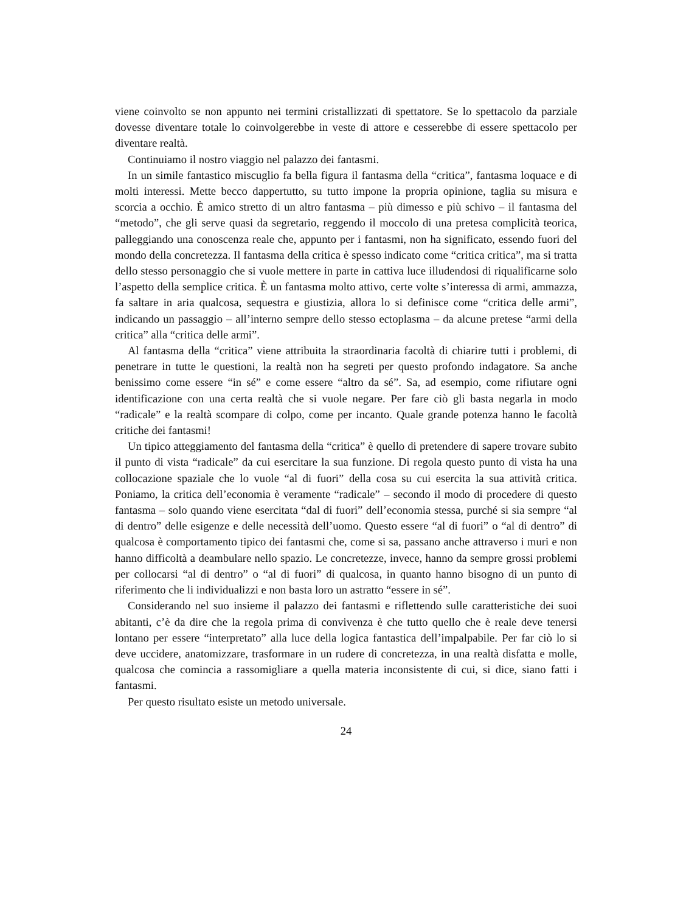viene coinvolto se non appunto nei termini cristallizzati di spettatore. Se lo spettacolo da parziale dovesse diventare totale lo coinvolgerebbe in veste di attore e cesserebbe di essere spettacolo per diventare realtà.
Continuiamo il nostro viaggio nel palazzo dei fantasmi.
In un simile fantastico miscuglio fa bella figura il fantasma della “critica”, fantasma loquace e di molti interessi. Mette becco dappertutto, su tutto impone la propria opinione, taglia su misura e scorcia a occhio. È amico stretto di un altro fantasma – più dimesso e più schivo – il fantasma del “metodo”, che gli serve quasi da segretario, reggendo il moccolo di una pretesa complicità teorica, palleggiando una conoscenza reale che, appunto per i fantasmi, non ha significato, essendo fuori del mondo della concretezza. Il fantasma della critica è spesso indicato come “critica critica”, ma si tratta dello stesso personaggio che si vuole mettere in parte in cattiva luce illudendosi di riqualificarne solo l’aspetto della semplice critica. È un fantasma molto attivo, certe volte s’interessa di armi, ammazza, fa saltare in aria qualcosa, sequestra e giustizia, allora lo si definisce come “critica delle armi”, indicando un passaggio – all’interno sempre dello stesso ectoplasma – da alcune pretese “armi della critica” alla “critica delle armi”.
Al fantasma della “critica” viene attribuita la straordinaria facoltà di chiarire tutti i problemi, di penetrare in tutte le questioni, la realtà non ha segreti per questo profondo indagatore. Sa anche benissimo come essere “in sé” e come essere “altro da sé”. Sa, ad esempio, come rifiutare ogni identificazione con una certa realtà che si vuole negare. Per fare ciò gli basta negarla in modo “radicale” e la realtà scompare di colpo, come per incanto. Quale grande potenza hanno le facoltà critiche dei fantasmi!
Un tipico atteggiamento del fantasma della “critica” è quello di pretendere di sapere trovare subito il punto di vista “radicale” da cui esercitare la sua funzione. Di regola questo punto di vista ha una collocazione spaziale che lo vuole “al di fuori” della cosa su cui esercita la sua attività critica. Poniamo, la critica dell’economia è veramente “radicale” – secondo il modo di procedere di questo fantasma – solo quando viene esercitata “dal di fuori” dell’economia stessa, purché si sia sempre “al di dentro” delle esigenze e delle necessità dell’uomo. Questo essere “al di fuori” o “al di dentro” di qualcosa è comportamento tipico dei fantasmi che, come si sa, passano anche attraverso i muri e non hanno difficoltà a deambulare nello spazio. Le concretezze, invece, hanno da sempre grossi problemi per collocarsi “al di dentro” o “al di fuori” di qualcosa, in quanto hanno bisogno di un punto di riferimento che li individualizzi e non basta loro un astratto “essere in sé”.
Considerando nel suo insieme il palazzo dei fantasmi e riflettendo sulle caratteristiche dei suoi abitanti, c’è da dire che la regola prima di convivenza è che tutto quello che è reale deve tenersi lontano per essere “interpretato” alla luce della logica fantastica dell’impalpabile. Per far ciò lo si deve uccidere, anatomizzare, trasformare in un rudere di concretezza, in una realtà disfatta e molle, qualcosa che comincia a rassomigliare a quella materia inconsistente di cui, si dice, siano fatti i fantasmi.
Per questo risultato esiste un metodo universale.
24